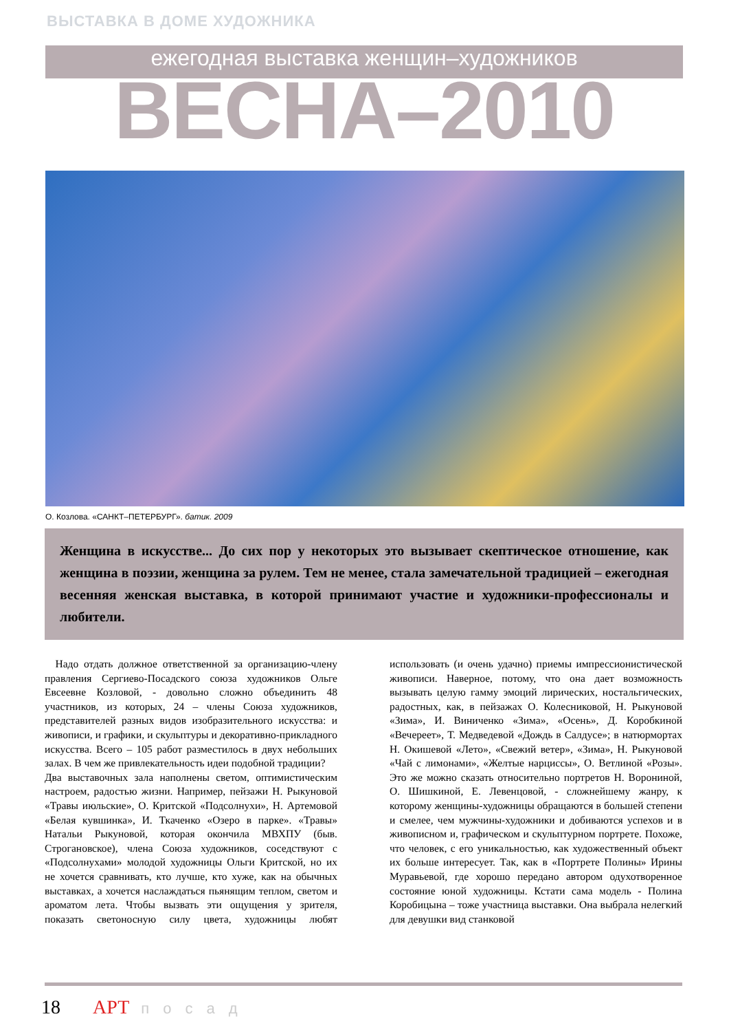ВЫСТАВКА В ДОМЕ ХУДОЖНИКА
ежегодная выставка женщин–художников
ВЕСНА–2010
О. Козлова. «САНКТ–ПЕТЕРБУРГ». батик. 2009
Женщина в искусстве... До сих пор у некоторых это вызывает скептическое отношение, как женщина в поэзии, женщина за рулем. Тем не менее, стала замечательной традицией – ежегодная весенняя женская выставка, в которой принимают участие и художники-профессионалы и любители.
Надо отдать должное ответственной за организацию-члену правления Сергиево-Посадского союза художников Ольге Евсеевне Козловой, - довольно сложно объединить 48 участников, из которых, 24 – члены Союза художников, представителей разных видов изобразительного искусства: и живописи, и графики, и скульптуры и декоративно-прикладного искусства. Всего – 105 работ разместилось в двух небольших залах. В чем же привлекательность идеи подобной традиции?
Два выставочных зала наполнены светом, оптимистическим настроем, радостью жизни. Например, пейзажи Н. Рыкуновой «Травы июльские», О. Критской «Подсолнухи», Н. Артемовой «Белая кувшинка», И. Ткаченко «Озеро в парке». «Травы» Натальи Рыкуновой, которая окончила МВХПУ (быв. Строгановское), члена Союза художников, соседствуют с «Подсолнухами» молодой художницы Ольги Критской, но их не хочется сравнивать, кто лучше, кто хуже, как на обычных выставках, а хочется наслаждаться пьянящим теплом, светом и ароматом лета. Чтобы вызвать эти ощущения у зрителя, показать светоносную силу цвета, художницы любят использовать (и очень удачно) приемы импрессионистической живописи. Наверное, потому, что она дает возможность вызывать целую гамму эмоций лирических, ностальгических, радостных, как, в пейзажах О. Колесниковой, Н. Рыкуновой «Зима», И. Виниченко «Зима», «Осень», Д. Коробкиной «Вечереет», Т. Медведевой «Дождь в Салдусе»; в натюрмортах Н. Окишевой «Лето», «Свежий ветер», «Зима», Н. Рыкуновой «Чай с лимонами», «Желтые нарциссы», О. Ветлиной «Розы». Это же можно сказать относительно портретов Н. Ворониной, О. Шишкиной, Е. Левенцовой, - сложнейшему жанру, к которому женщины-художницы обращаются в большей степени и смелее, чем мужчины-художники и добиваются успехов и в живописном и, графическом и скульптурном портрете. Похоже, что человек, с его уникальностью, как художественный объект их больше интересует. Так, как в «Портрете Полины» Ирины Муравьевой, где хорошо передано автором одухотворенное состояние юной художницы. Кстати сама модель - Полина Коробицына – тоже участница выставки. Она выбрала нелегкий для девушки вид станковой
18 АРТ посад